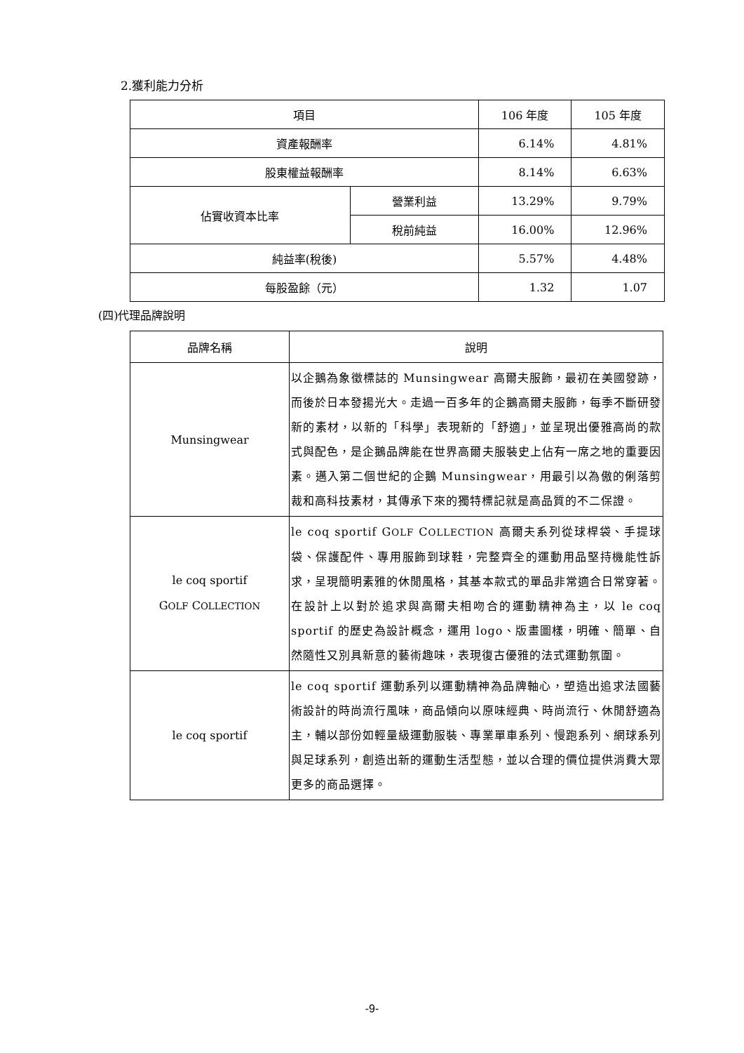2.獲利能力分析
| 項目 | | 106 年度 | 105 年度 |
| --- | --- | --- | --- |
| 資產報酬率 | | 6.14% | 4.81% |
| 股東權益報酬率 | | 8.14% | 6.63% |
| 佔實收資本比率 | 營業利益 | 13.29% | 9.79% |
| | 稅前純益 | 16.00% | 12.96% |
| 純益率(稅後) | | 5.57% | 4.48% |
| 每股盈餘（元） | | 1.32 | 1.07 |
(四)代理品牌說明
| 品牌名稱 | 說明 |
| --- | --- |
| Munsingwear | 以企鵝為象徵標誌的 Munsingwear 高爾夫服飾，最初在美國發跡，而後於日本發揚光大。走過一百多年的企鵝高爾夫服飾，每季不斷研發新的素材，以新的「科學」表現新的「舒適」，並呈現出優雅高尚的款式與配色，是企鵝品牌能在世界高爾夫服裝史上佔有一席之地的重要因素。邁入第二個世紀的企鵝 Munsingwear，用最引以為傲的俐落剪裁和高科技素材，其傳承下來的獨特標記就是高品質的不二保證。 |
| le coq sportif G OLF C OLLECTION | le coq sportif G OLF C OLLECTION 高爾夫系列從球桿袋、手提球袋、保護配件、專用服飾到球鞋，完整齊全的運動用品堅持機能性訴求，呈現簡明素雅的休閒風格，其基本款式的單品非常適合日常穿著。在設計上以對於追求與高爾夫相吻合的運動精神為主，以 le coq sportif 的歷史為設計概念，運用 logo、版畫圖樣，明確、簡單、自然隨性又別具新意的藝術趣味，表現復古優雅的法式運動氛圍。 |
| le coq sportif | le coq sportif 運動系列以運動精神為品牌軸心，塑造出追求法國藝術設計的時尚流行風味，商品傾向以原味經典、時尚流行、休閒舒適為主，輔以部份如輕量級運動服裝、專業單車系列、慢跑系列、網球系列與足球系列，創造出新的運動生活型態，並以合理的價位提供消費大眾更多的商品選擇。 |
-9-